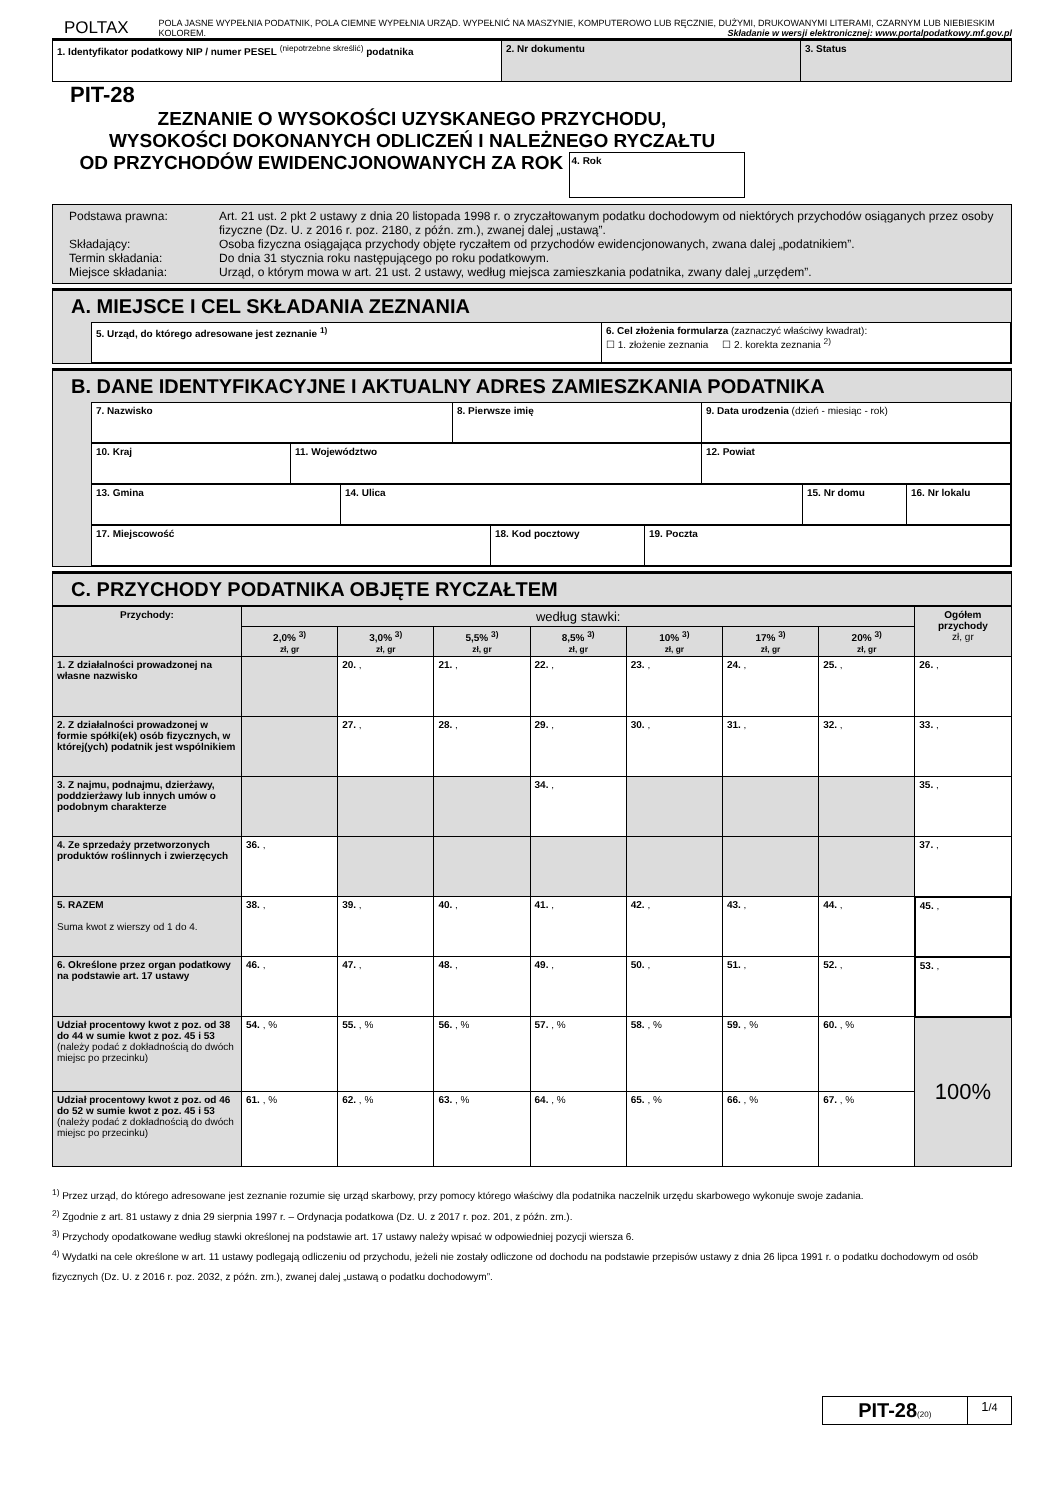POLTAX
POLA JASNE WYPEŁNIA PODATNIK, POLA CIEMNE WYPEŁNIA URZĄD. WYPEŁNIĆ NA MASZYNIE, KOMPUTEROWO LUB RĘCZNIE, DUŻYMI, DRUKOWANYMI LITERAMI, CZARNYM LUB NIEBIESKIM KOLOREM. Składanie w wersji elektronicznej: www.portalpodatkowy.mf.gov.pl
| 1. Identyfikator podatkowy NIP / numer PESEL <sup>(niepotrzebne skreślić)</sup> podatnika | 2. Nr dokumentu | 3. Status |
PIT-28
ZEZNANIE O WYSOKOŚCI UZYSKANEGO PRZYCHODU,
WYSOKOŚCI DOKONANYCH ODLICZEŃ I NALEŻNEGO RYCZAŁTU
OD PRZYCHODÓW EWIDENCJONOWANYCH ZA ROK 4. Rok
| Podstawa prawna: Art. 21 ust. 2 pkt 2 ustawy z dnia 20 listopada 1998 r. o zryczałtowanym podatku dochodowym od niektórych przychodów osiąganych przez osoby fizyczne (Dz. U. z 2016 r. poz. 2180, z późn. zm.), zwanej dalej „ustawą”. Składający: Osoba fizyczna osiągająca przychody objęte ryczałtem od przychodów ewidencjonowanych, zwana dalej „podatnikiem”. Termin składania: Do dnia 31 stycznia roku następującego po roku podatkowym. Miejsce składania: Urząd, o którym mowa w art. 21 ust. 2 ustawy, według miejsca zamieszkania podatnika, zwany dalej „urzędem”. |
A. MIEJSCE I CEL SKŁADANIA ZEZNANIA
| 5. Urząd, do którego adresowane jest zeznanie <sup>1)</sup> | 6. Cel złożenia formularza (zaznaczyć właściwy kwadrat): ☐ 1. złożenie zeznania ☐ 2. korekta zeznania <sup>2)</sup> |
B. DANE IDENTYFIKACYJNE I AKTUALNY ADRES ZAMIESZKANIA PODATNIKA
| 7. Nazwisko | 8. Pierwsze imię | 9. Data urodzenia (dzień - miesiąc - rok) |
| 10. Kraj | 11. Województwo | 12. Powiat |
| 13. Gmina | 14. Ulica | 15. Nr domu | 16. Nr lokalu |
| 17. Miejscowość | 18. Kod pocztowy | 19. Poczta |
C. PRZYCHODY PODATNIKA OBJĘTE RYCZAŁTEM
| Przychody: | według stawki: | | | | | | | Ogółem przychody zł, gr |
| --- | --- | --- | --- | --- | --- | --- | --- | --- |
| | 2,0% <sup>3)</sup> zł, gr | 3,0% <sup>3)</sup> zł, gr | 5,5% <sup>3)</sup> zł, gr | 8,5% <sup>3)</sup> zł, gr | 10% <sup>3)</sup> zł, gr | 17% <sup>3)</sup> zł, gr | 20% <sup>3)</sup> zł, gr | |
| 1. Z działalności prowadzonej na własne nazwisko | | 20. , | 21. , | 22. , | 23. , | 24. , | 25. , | 26. , |
| 2. Z działalności prowadzonej w formie spółki(ek) osób fizycznych, w której(ych) podatnik jest wspólnikiem | | 27. , | 28. , | 29. , | 30. , | 31. , | 32. , | 33. , |
| 3. Z najmu, podnajmu, dzierżawy, poddzierżawy lub innych umów o podobnym charakterze | | | | 34. , | | | | 35. , |
| 4. Ze sprzedaży przetworzonych produktów roślinnych i zwierzęcych | 36. , | | | | | | | 37. , |
| 5. RAZEM Suma kwot z wierszy od 1 do 4. | 38. , | 39. , | 40. , | 41. , | 42. , | 43. , | 44. , | 45. , |
| 6. Określone przez organ podatkowy na podstawie art. 17 ustawy | 46. , | 47. , | 48. , | 49. , | 50. , | 51. , | 52. , | 53. , |
| Udział procentowy kwot z poz. od 38 do 44 w sumie kwot z poz. 45 i 53 (należy podać z dokładnością do dwóch miejsc po przecinku) | 54. , % | 55. , % | 56. , % | 57. , % | 58. , % | 59. , % | 60. , % | 100% |
| Udział procentowy kwot z poz. od 46 do 52 w sumie kwot z poz. 45 i 53 (należy podać z dokładnością do dwóch miejsc po przecinku) | 61. , % | 62. , % | 63. , % | 64. , % | 65. , % | 66. , % | 67. , % | |
<sup>1)</sup> Przez urząd, do którego adresowane jest zeznanie rozumie się urząd skarbowy, przy pomocy którego właściwy dla podatnika naczelnik urzędu skarbowego wykonuje swoje zadania.
<sup>2)</sup> Zgodnie z art. 81 ustawy z dnia 29 sierpnia 1997 r. – Ordynacja podatkowa (Dz. U. z 2017 r. poz. 201, z późn. zm.).
<sup>3)</sup> Przychody opodatkowane według stawki określonej na podstawie art. 17 ustawy należy wpisać w odpowiedniej pozycji wiersza 6.
<sup>4)</sup> Wydatki na cele określone w art. 11 ustawy podlegają odliczeniu od przychodu, jeżeli nie zostały odliczone od dochodu na podstawie przepisów ustawy z dnia 26 lipca 1991 r. o podatku dochodowym od osób fizycznych (Dz. U. z 2016 r. poz. 2032, z późn. zm.), zwanej dalej „ustawą o podatku dochodowym”.
| PIT-28 (20) | 1 /4 |